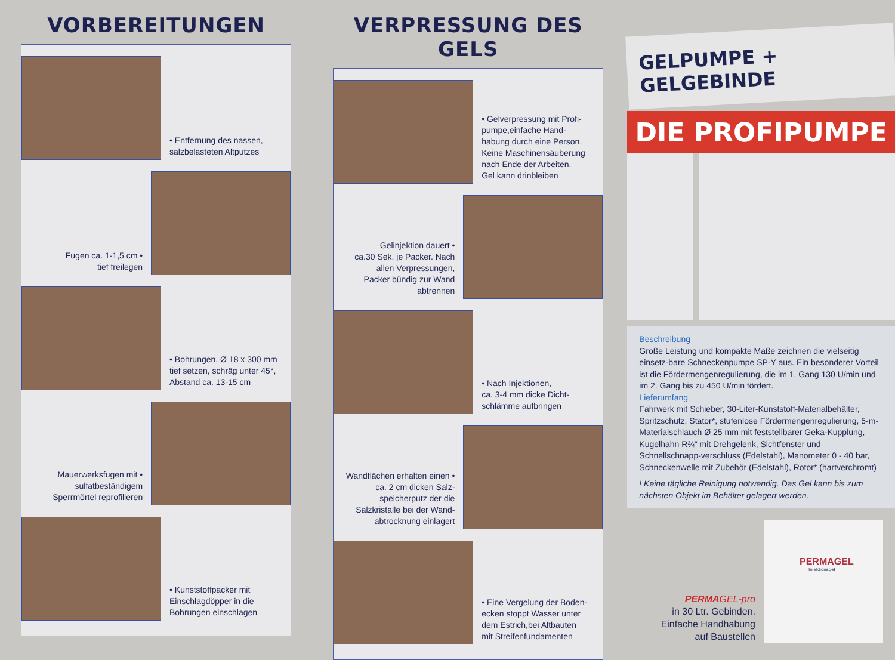VORBEREITUNGEN
• Entfernung des nassen,
salzbelasteten Altputzes
Fugen ca. 1-1,5 cm •
tief freilegen
• Bohrungen, Ø 18 x 300 mm
tief setzen, schräg unter 45°,
Abstand ca. 13-15 cm
Mauerwerksfugen mit •
sulfatbeständigem
Sperrmörtel reprofilieren
• Kunststoffpacker mit
Einschlagdöpper in die
Bohrungen einschlagen
VERPRESSUNG DES GELS
• Gelverpressung mit Profi-
pumpe,einfache Hand-
habung durch eine Person.
Keine Maschinensäuberung
nach Ende der Arbeiten.
Gel kann drinbleiben
Gelinjektion dauert •
ca.30 Sek. je Packer. Nach
allen Verpressungen,
Packer bündig zur Wand
abtrennen
• Nach Injektionen,
ca. 3-4 mm dicke Dicht-
schlämme aufbringen
Wandflächen erhalten einen •
ca. 2 cm dicken Salz-
speicherputz der die
Salzkristalle bei der Wand-
abtrocknung einlagert
• Eine Vergelung der Boden-
ecken stoppt Wasser unter
dem Estrich,bei Altbauten
mit Streifenfundamenten
GELPUMPE + GELGEBINDE
DIE PROFIPUMPE
Beschreibung
Große Leistung und kompakte Maße zeichnen die vielseitig einsetz-bare Schneckenpumpe SP-Y aus. Ein besonderer Vorteil ist die Fördermengenregulierung, die im 1. Gang 130 U/min und im 2. Gang bis zu 450 U/min fördert.
Lieferumfang
Fahrwerk mit Schieber, 30-Liter-Kunststoff-Materialbehälter, Spritzschutz, Stator*, stufenlose Fördermengenregulierung, 5-m-Materialschlauch Ø 25 mm mit feststellbarer Geka-Kupplung, Kugelhahn R¾“ mit Drehgelenk, Sichtfenster und Schnellschnapp-verschluss (Edelstahl), Manometer 0 - 40 bar, Schneckenwelle mit Zubehör (Edelstahl), Rotor* (hartverchromt)
! Keine tägliche Reinigung notwendig. Das Gel kann bis zum nächsten Objekt im Behälter gelagert werden.
PERMA GEL-pro
in 30 Ltr. Gebinden.
Einfache Handhabung
auf Baustellen
PERMAGEL
Injektionsgel